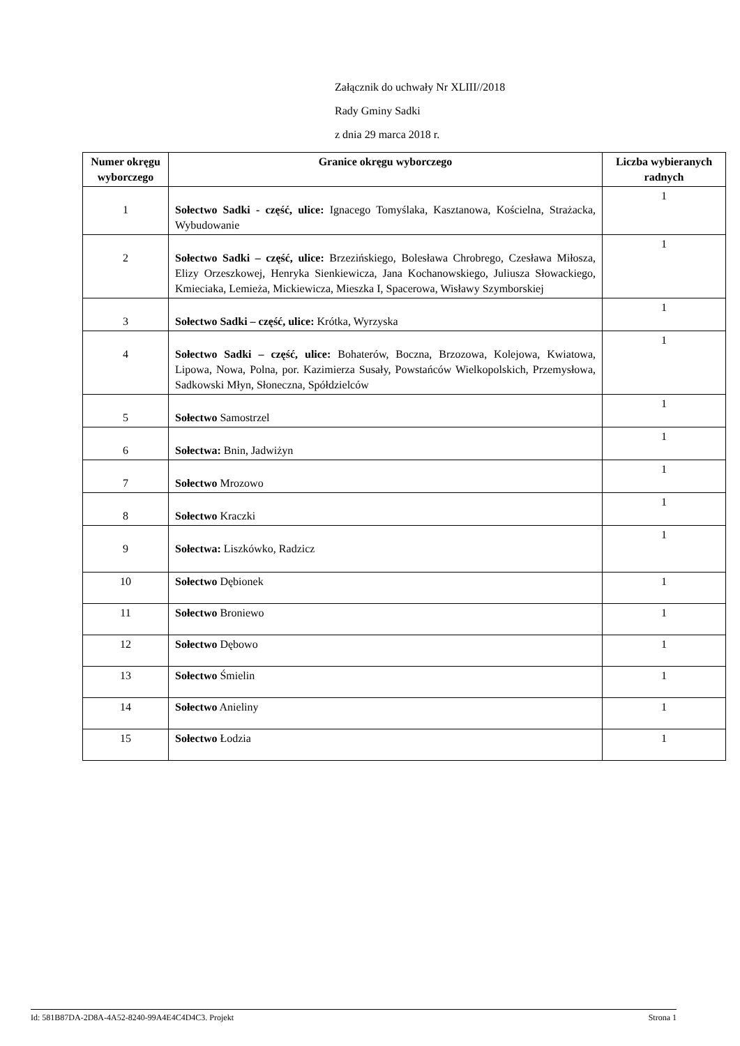Załącznik do uchwały Nr XLIII//2018
Rady Gminy Sadki
z dnia 29 marca 2018 r.
| Numer okręgu wyborczego | Granice okręgu wyborczego | Liczba wybieranych radnych |
| --- | --- | --- |
| 1 | Sołectwo Sadki - część, ulice: Ignacego Tomyślaka, Kasztanowa, Kościelna, Strażacka, Wybudowanie | 1 |
| 2 | Sołectwo Sadki – część, ulice: Brzezińskiego, Bolesława Chrobrego, Czesława Miłosza, Elizy Orzeszkowej, Henryka Sienkiewicza, Jana Kochanowskiego, Juliusza Słowackiego, Kmieciaka, Lemieża, Mickiewicza, Mieszka I, Spacerowa, Wisławy Szymborskiej | 1 |
| 3 | Sołectwo Sadki – część, ulice: Krótka, Wyrzyska | 1 |
| 4 | Sołectwo Sadki – część, ulice: Bohaterów, Boczna, Brzozowa, Kolejowa, Kwiatowa, Lipowa, Nowa, Polna, por. Kazimierza Susały, Powstańców Wielkopolskich, Przemysłowa, Sadkowski Młyn, Słoneczna, Spółdzielców | 1 |
| 5 | Sołectwo Samostrzel | 1 |
| 6 | Sołectwa: Bnin, Jadwiżyn | 1 |
| 7 | Sołectwo Mrozowo | 1 |
| 8 | Sołectwo Kraczki | 1 |
| 9 | Sołectwa: Liszkówko, Radzicz | 1 |
| 10 | Sołectwo Dębionek | 1 |
| 11 | Sołectwo Broniewo | 1 |
| 12 | Sołectwo Dębowo | 1 |
| 13 | Sołectwo Śmielin | 1 |
| 14 | Sołectwo Anieliny | 1 |
| 15 | Sołectwo Łodzia | 1 |
Id: 581B87DA-2D8A-4A52-8240-99A4E4C4D4C3. Projekt Strona 1